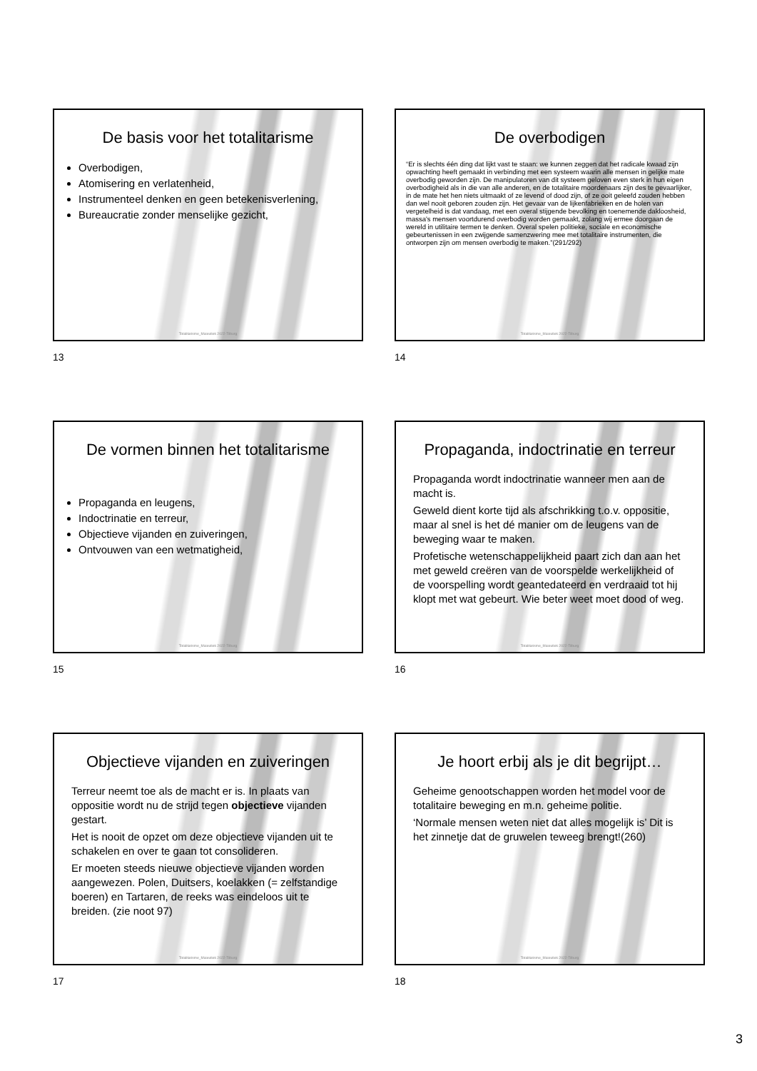De basis voor het totalitarisme
Overbodigen,
Atomisering en verlatenheid,
Instrumenteel denken en geen betekenisverlening,
Bureaucratie zonder menselijke gezicht,
Totalitarisme_Maieutiek 2022-Tilburg
13
De overbodigen
“Er is slechts één ding dat lijkt vast te staan: we kunnen zeggen dat het radicale kwaad zijn opwachting heeft gemaakt in verbinding met een systeem waarin alle mensen in gelijke mate overbodig geworden zijn. De manipulatoren van dit systeem geloven even sterk in hun eigen overbodigheid als in die van alle anderen, en de totalitaire moordenaars zijn des te gevaarlijker, in de mate het hen niets uitmaakt of ze levend of dood zijn, of ze ooit geleefd zouden hebben dan wel nooit geboren zouden zijn. Het gevaar van de lijkenfabrieken en de holen van vergetelheid is dat vandaag, met een overal stijgende bevolking en toenemende dakloosheid, massa's mensen voortdurend overbodig worden gemaakt, zolang wij ermee doorgaan de wereld in utilitaire termen te denken. Overal spelen politieke, sociale en economische gebeurtenissen in een zwijgende samenzwering mee met totalitaire instrumenten, die ontworpen zijn om mensen overbodig te maken.”(291/292)
Totalitarisme_Maieutiek 2022-Tilburg
14
De vormen binnen het totalitarisme
Propaganda en leugens,
Indoctrinatie en terreur,
Objectieve vijanden en zuiveringen,
Ontvouwen van een wetmatigheid,
Totalitarisme_Maieutiek 2022-Tilburg
15
Propaganda, indoctrinatie en terreur
Propaganda wordt indoctrinatie wanneer men aan de macht is.
Geweld dient korte tijd als afschrikking t.o.v. oppositie, maar al snel is het dé manier om de leugens van de beweging waar te maken.
Profetische wetenschappelijkheid paart zich dan aan het met geweld creëren van de voorspelde werkelijkheid of de voorspelling wordt geantedateerd en verdraaid tot hij klopt met wat gebeurt. Wie beter weet moet dood of weg.
Totalitarisme_Maieutiek 2022-Tilburg
16
Objectieve vijanden en zuiveringen
Terreur neemt toe als de macht er is. In plaats van oppositie wordt nu de strijd tegen objectieve vijanden gestart.
Het is nooit de opzet om deze objectieve vijanden uit te schakelen en over te gaan tot consolideren.
Er moeten steeds nieuwe objectieve vijanden worden aangewezen. Polen, Duitsers, koelakken (= zelfstandige boeren) en Tartaren, de reeks was eindeloos uit te breiden. (zie noot 97)
Totalitarisme_Maieutiek 2022-Tilburg
17
Je hoort erbij als je dit begrijpt…
Geheime genootschappen worden het model voor de totalitaire beweging en m.n. geheime politie.
‘Normale mensen weten niet dat alles mogelijk is’ Dit is het zinnetje dat de gruwelen teweeg brengt!(260)
Totalitarisme_Maieutiek 2022-Tilburg
18
3